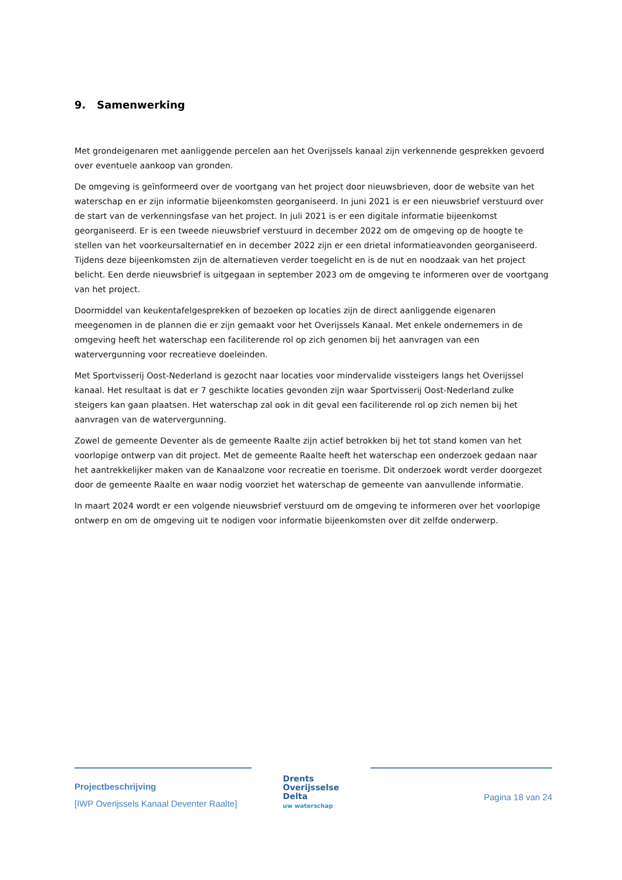9. Samenwerking
Met grondeigenaren met aanliggende percelen aan het Overijssels kanaal zijn verkennende gesprekken gevoerd over eventuele aankoop van gronden.
De omgeving is geïnformeerd over de voortgang van het project door nieuwsbrieven, door de website van het waterschap en er zijn informatie bijeenkomsten georganiseerd. In juni 2021 is er een nieuwsbrief verstuurd over de start van de verkenningsfase van het project. In juli 2021 is er een digitale informatie bijeenkomst georganiseerd. Er is een tweede nieuwsbrief verstuurd in december 2022 om de omgeving op de hoogte te stellen van het voorkeursalternatief en in december 2022 zijn er een drietal informatieavonden georganiseerd. Tijdens deze bijeenkomsten zijn de alternatieven verder toegelicht en is de nut en noodzaak van het project belicht. Een derde nieuwsbrief is uitgegaan in september 2023 om de omgeving te informeren over de voortgang van het project.
Doormiddel van keukentafelgesprekken of bezoeken op locaties zijn de direct aanliggende eigenaren meegenomen in de plannen die er zijn gemaakt voor het Overijssels Kanaal. Met enkele ondernemers in de omgeving heeft het waterschap een faciliterende rol op zich genomen bij het aanvragen van een watervergunning voor recreatieve doeleinden.
Met Sportvisserij Oost-Nederland is gezocht naar locaties voor mindervalide vissteigers langs het Overijssel kanaal. Het resultaat is dat er 7 geschikte locaties gevonden zijn waar Sportvisserij Oost-Nederland zulke steigers kan gaan plaatsen. Het waterschap zal ook in dit geval een faciliterende rol op zich nemen bij het aanvragen van de watervergunning.
Zowel de gemeente Deventer als de gemeente Raalte zijn actief betrokken bij het tot stand komen van het voorlopige ontwerp van dit project. Met de gemeente Raalte heeft het waterschap een onderzoek gedaan naar het aantrekkelijker maken van de Kanaalzone voor recreatie en toerisme. Dit onderzoek wordt verder doorgezet door de gemeente Raalte en waar nodig voorziet het waterschap de gemeente van aanvullende informatie.
In maart 2024 wordt er een volgende nieuwsbrief verstuurd om de omgeving te informeren over het voorlopige ontwerp en om de omgeving uit te nodigen voor informatie bijeenkomsten over dit zelfde onderwerp.
Projectbeschrijving
[IWP Overijssels Kanaal Deventer Raalte]
Drents
Overijsselse
Delta
uw waterschap
Pagina 18 van 24